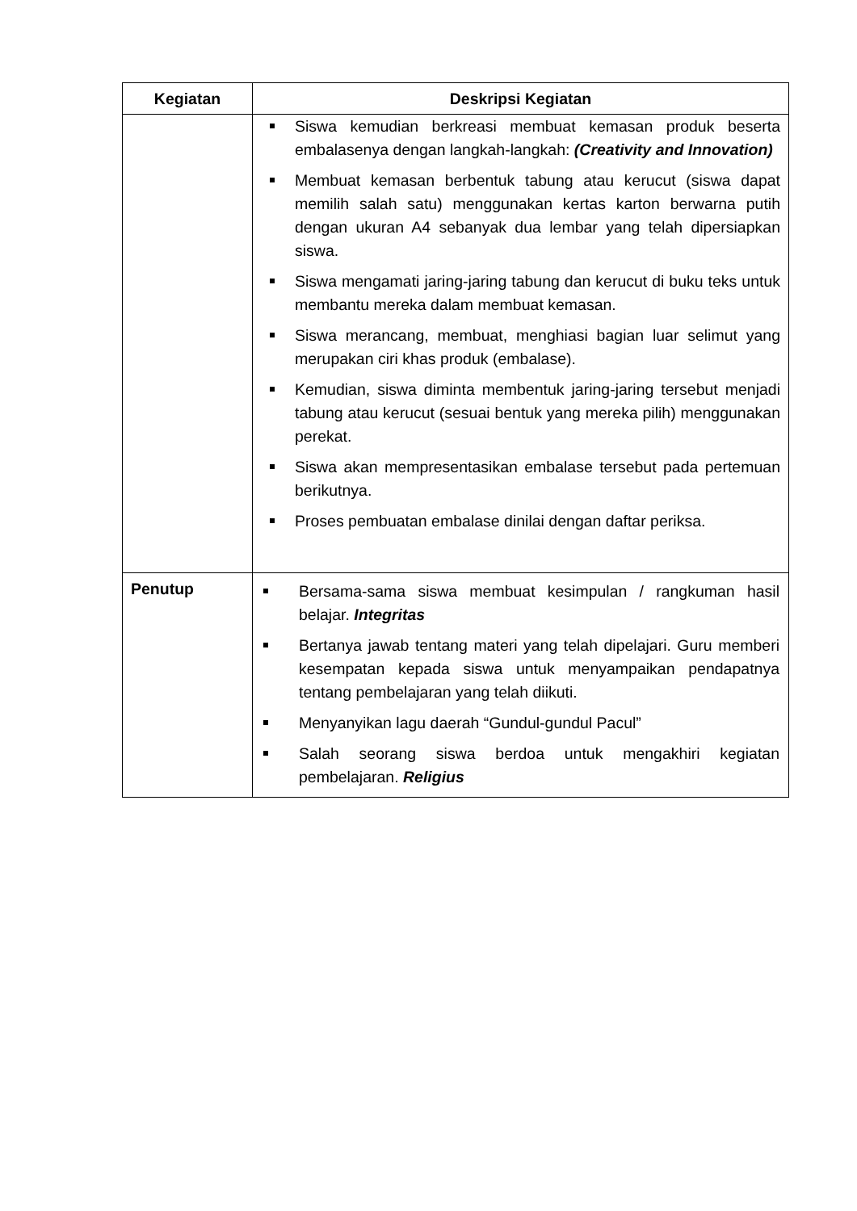| Kegiatan | Deskripsi Kegiatan |
| --- | --- |
| | Siswa kemudian berkreasi membuat kemasan produk beserta embalasenya dengan langkah-langkah: (Creativity and Innovation) Membuat kemasan berbentuk tabung atau kerucut (siswa dapat memilih salah satu) menggunakan kertas karton berwarna putih dengan ukuran A4 sebanyak dua lembar yang telah dipersiapkan siswa. Siswa mengamati jaring-jaring tabung dan kerucut di buku teks untuk membantu mereka dalam membuat kemasan. Siswa merancang, membuat, menghiasi bagian luar selimut yang merupakan ciri khas produk (embalase). Kemudian, siswa diminta membentuk jaring-jaring tersebut menjadi tabung atau kerucut (sesuai bentuk yang mereka pilih) menggunakan perekat. Siswa akan mempresentasikan embalase tersebut pada pertemuan berikutnya. Proses pembuatan embalase dinilai dengan daftar periksa. |
| Penutup | Bersama-sama siswa membuat kesimpulan / rangkuman hasil belajar. Integritas Bertanya jawab tentang materi yang telah dipelajari. Guru memberi kesempatan kepada siswa untuk menyampaikan pendapatnya tentang pembelajaran yang telah diikuti. Menyanyikan lagu daerah “Gundul-gundul Pacul” Salah seorang siswa berdoa untuk mengakhiri kegiatan pembelajaran. Religius |